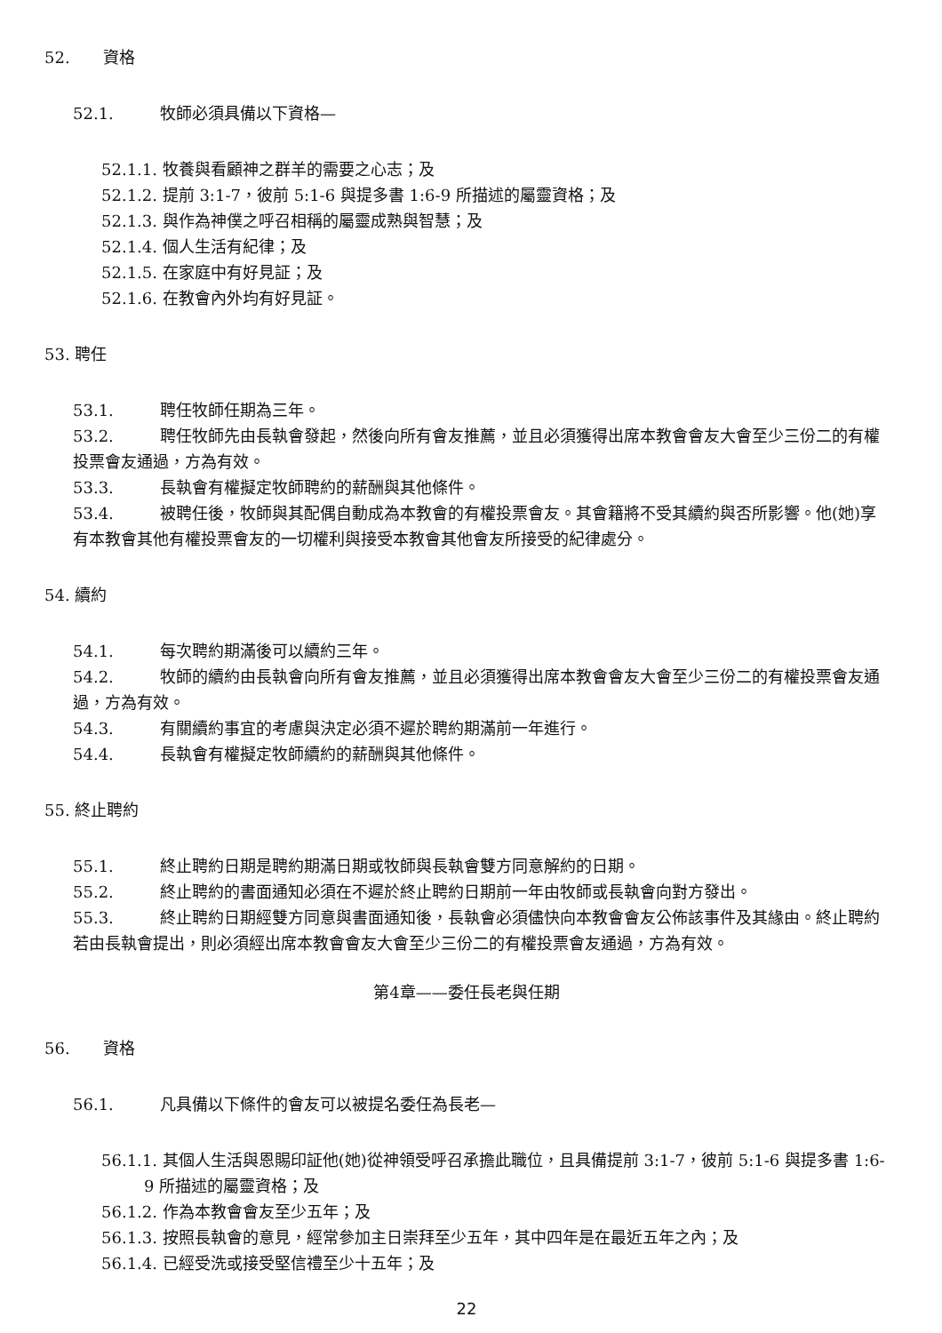52. 資格
52.1. 牧師必須具備以下資格—
52.1.1. 牧養與看顧神之群羊的需要之心志；及
52.1.2. 提前 3:1-7，彼前 5:1-6 與提多書 1:6-9 所描述的屬靈資格；及
52.1.3. 與作為神僕之呼召相稱的屬靈成熟與智慧；及
52.1.4. 個人生活有紀律；及
52.1.5. 在家庭中有好見証；及
52.1.6. 在教會內外均有好見証。
53. 聘任
53.1. 聘任牧師任期為三年。
53.2. 聘任牧師先由長執會發起，然後向所有會友推薦，並且必須獲得出席本教會會友大會至少三份二的有權投票會友通過，方為有效。
53.3. 長執會有權擬定牧師聘約的薪酬與其他條件。
53.4. 被聘任後，牧師與其配偶自動成為本教會的有權投票會友。其會籍將不受其續約與否所影響。他(她)享有本教會其他有權投票會友的一切權利與接受本教會其他會友所接受的紀律處分。
54. 續約
54.1. 每次聘約期滿後可以續約三年。
54.2. 牧師的續約由長執會向所有會友推薦，並且必須獲得出席本教會會友大會至少三份二的有權投票會友通過，方為有效。
54.3. 有關續約事宜的考慮與決定必須不遲於聘約期滿前一年進行。
54.4. 長執會有權擬定牧師續約的薪酬與其他條件。
55. 終止聘約
55.1. 終止聘約日期是聘約期滿日期或牧師與長執會雙方同意解約的日期。
55.2. 終止聘約的書面通知必須在不遲於終止聘約日期前一年由牧師或長執會向對方發出。
55.3. 終止聘約日期經雙方同意與書面通知後，長執會必須儘快向本教會會友公佈該事件及其緣由。終止聘約若由長執會提出，則必須經出席本教會會友大會至少三份二的有權投票會友通過，方為有效。
第4章——委任長老與任期
56. 資格
56.1. 凡具備以下條件的會友可以被提名委任為長老—
56.1.1. 其個人生活與恩賜印証他(她)從神領受呼召承擔此職位，且具備提前 3:1-7，彼前 5:1-6 與提多書 1:6-9 所描述的屬靈資格；及
56.1.2. 作為本教會會友至少五年；及
56.1.3. 按照長執會的意見，經常參加主日崇拜至少五年，其中四年是在最近五年之內；及
56.1.4. 已經受洗或接受堅信禮至少十五年；及
22